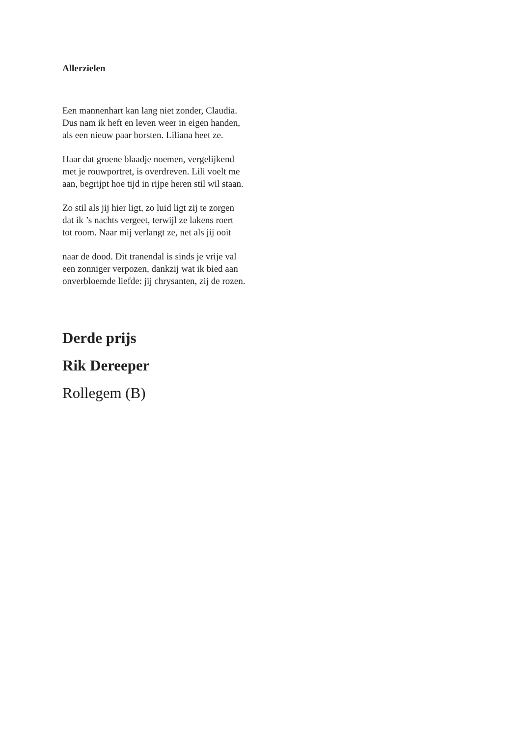Allerzielen
Een mannenhart kan lang niet zonder, Claudia.
Dus nam ik heft en leven weer in eigen handen,
als een nieuw paar borsten. Liliana heet ze.
Haar dat groene blaadje noemen, vergelijkend
met je rouwportret, is overdreven. Lili voelt me
aan, begrijpt hoe tijd in rijpe heren stil wil staan.
Zo stil als jij hier ligt, zo luid ligt zij te zorgen
dat ik ’s nachts vergeet, terwijl ze lakens roert
tot room. Naar mij verlangt ze, net als jij ooit
naar de dood. Dit tranendal is sinds je vrije val
een zonniger verpozen, dankzij wat ik bied aan
onverbloemde liefde: jij chrysanten, zij de rozen.
Derde prijs
Rik Dereeper
Rollegem (B)